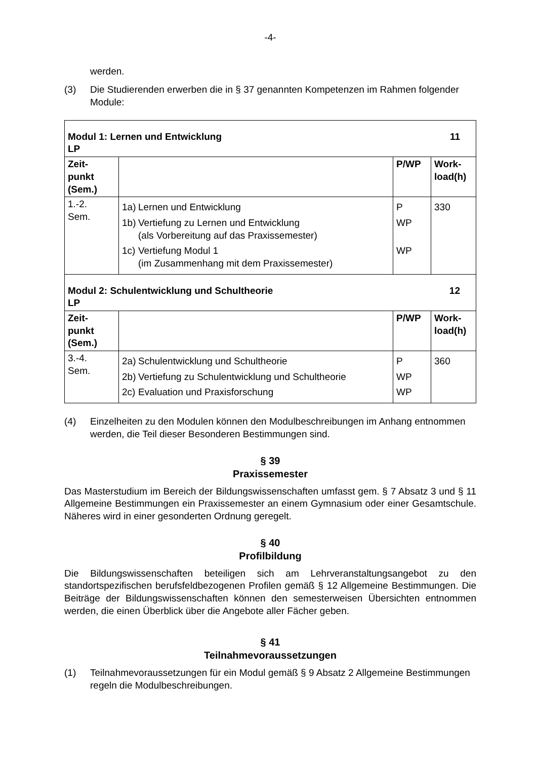-4-
werden.
(3) Die Studierenden erwerben die in § 37 genannten Kompetenzen im Rahmen folgender Module:
| Modul 1: Lernen und Entwicklung 11 LP | | | |
| Zeit- punkt (Sem.) | | P/WP | Work- load(h) |
| 1.-2. Sem. | 1a) Lernen und Entwicklung 1b) Vertiefung zu Lernen und Entwicklung (als Vorbereitung auf das Praxissemester) 1c) Vertiefung Modul 1 (im Zusammenhang mit dem Praxissemester) | P WP WP | 330 |
| Modul 2: Schulentwicklung und Schultheorie 12 LP | | | |
| Zeit- punkt (Sem.) | | P/WP | Work- load(h) |
| 3.-4. Sem. | 2a) Schulentwicklung und Schultheorie 2b) Vertiefung zu Schulentwicklung und Schultheorie 2c) Evaluation und Praxisforschung | P WP WP | 360 |
(4) Einzelheiten zu den Modulen können den Modulbeschreibungen im Anhang entnommen werden, die Teil dieser Besonderen Bestimmungen sind.
§ 39
Praxissemester
Das Masterstudium im Bereich der Bildungswissenschaften umfasst gem. § 7 Absatz 3 und § 11 Allgemeine Bestimmungen ein Praxissemester an einem Gymnasium oder einer Gesamtschule. Näheres wird in einer gesonderten Ordnung geregelt.
§ 40
Profilbildung
Die Bildungswissenschaften beteiligen sich am Lehrveranstaltungsangebot zu den standortspezifischen berufsfeldbezogenen Profilen gemäß § 12 Allgemeine Bestimmungen. Die Beiträge der Bildungswissenschaften können den semesterweisen Übersichten entnommen werden, die einen Überblick über die Angebote aller Fächer geben.
§ 41
Teilnahmevoraussetzungen
(1) Teilnahmevoraussetzungen für ein Modul gemäß § 9 Absatz 2 Allgemeine Bestimmungen regeln die Modulbeschreibungen.